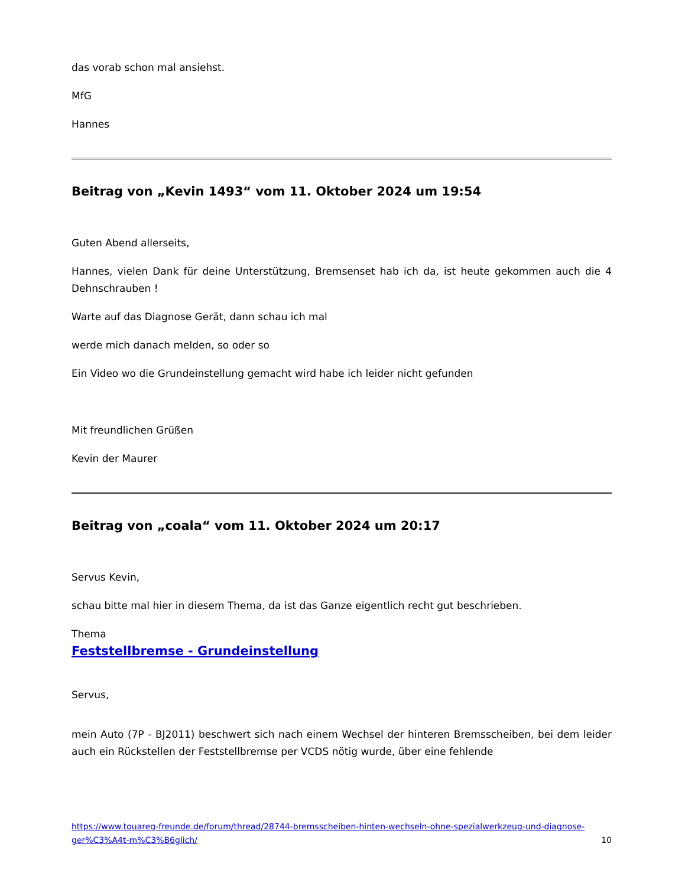das vorab schon mal ansiehst.
MfG
Hannes
Beitrag von „Kevin 1493“ vom 11. Oktober 2024 um 19:54
Guten Abend allerseits,
Hannes, vielen Dank für deine Unterstützung, Bremsenset hab ich da, ist heute gekommen auch die 4 Dehnschrauben !
Warte auf das Diagnose Gerät, dann schau ich mal
werde mich danach melden, so oder so
Ein Video wo die Grundeinstellung gemacht wird habe ich leider nicht gefunden
Mit freundlichen Grüßen
Kevin der Maurer
Beitrag von „coala“ vom 11. Oktober 2024 um 20:17
Servus Kevin,
schau bitte mal hier in diesem Thema, da ist das Ganze eigentlich recht gut beschrieben.
Thema
Feststellbremse - Grundeinstellung
Servus,
mein Auto (7P - BJ2011) beschwert sich nach einem Wechsel der hinteren Bremsscheiben, bei dem leider auch ein Rückstellen der Feststellbremse per VCDS nötig wurde, über eine fehlende
https://www.touareg-freunde.de/forum/thread/28744-bremsscheiben-hinten-wechseln-ohne-spezialwerkzeug-und-diagnose-ger%C3%A4t-m%C3%B6glich/ 10